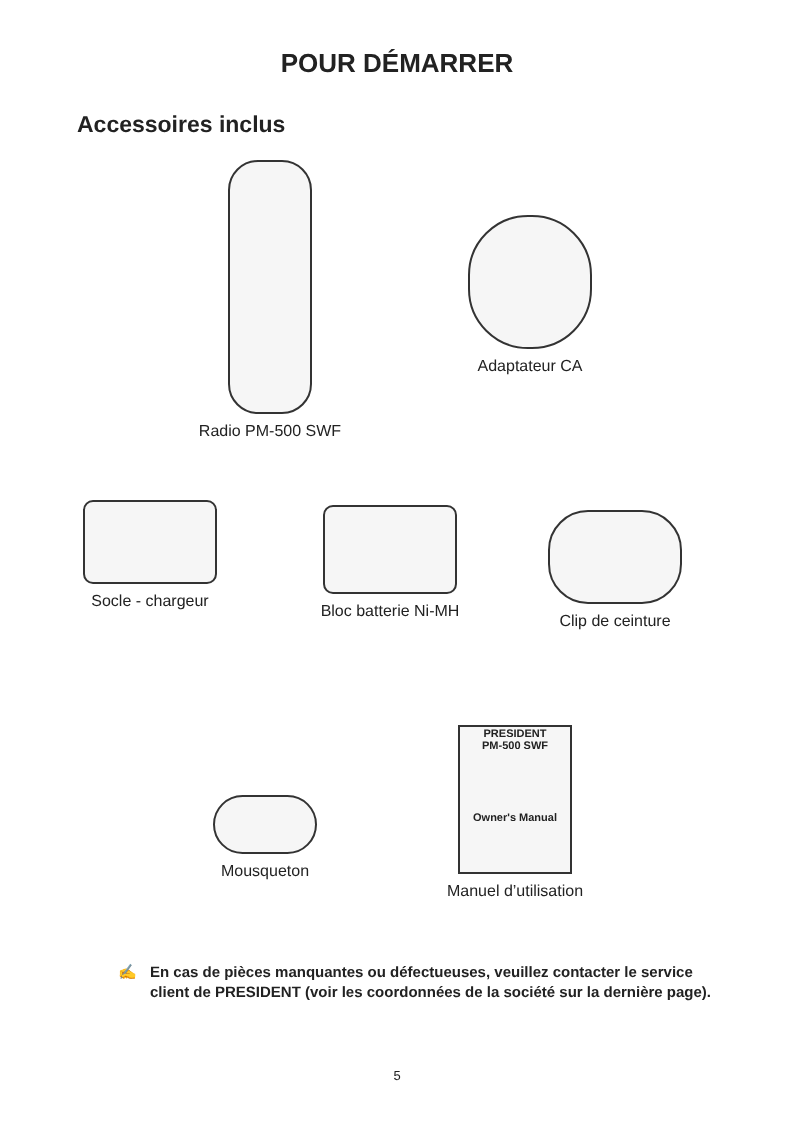POUR DÉMARRER
Accessoires inclus
Radio PM-500 SWF
Adaptateur CA
Socle - chargeur
Bloc batterie Ni-MH
Clip de ceinture
Mousqueton
PRESIDENT
PM-500 SWF
Owner's Manual
Manuel d’utilisation
✍ En cas de pièces manquantes ou défectueuses, veuillez contacter le service client de PRESIDENT (voir les coordonnées de la société sur la dernière page).
5